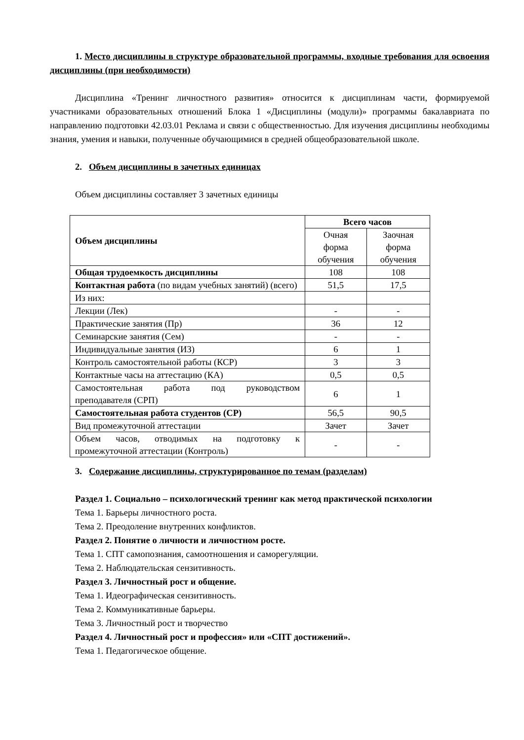1. Место дисциплины в структуре образовательной программы, входные требования для освоения дисциплины (при необходимости)
Дисциплина «Тренинг личностного развития» относится к дисциплинам части, формируемой участниками образовательных отношений Блока 1 «Дисциплины (модули)» программы бакалавриата по направлению подготовки 42.03.01 Реклама и связи с общественностью. Для изучения дисциплины необходимы знания, умения и навыки, полученные обучающимися в средней общеобразовательной школе.
2. Объем дисциплины в зачетных единицах
Объем дисциплины составляет 3 зачетных единицы
| Объем дисциплины | Всего часов | |
| | Очная форма обучения | Заочная форма обучения |
| Общая трудоемкость дисциплины | 108 | 108 |
| Контактная работа (по видам учебных занятий) (всего) | 51,5 | 17,5 |
| Из них: | | |
| Лекции (Лек) | - | - |
| Практические занятия (Пр) | 36 | 12 |
| Семинарские занятия (Сем) | - | - |
| Индивидуальные занятия (ИЗ) | 6 | 1 |
| Контроль самостоятельной работы (КСР) | 3 | 3 |
| Контактные часы на аттестацию (КА) | 0,5 | 0,5 |
| Самостоятельная работа под руководством преподавателя (СРП) | 6 | 1 |
| Самостоятельная работа студентов (СР) | 56,5 | 90,5 |
| Вид промежуточной аттестации | Зачет | Зачет |
| Объем часов, отводимых на подготовку к промежуточной аттестации (Контроль) | - | - |
3. Содержание дисциплины, структурированное по темам (разделам)
Раздел 1. Социально – психологический тренинг как метод практической психологии
Тема 1. Барьеры личностного роста.
Тема 2. Преодоление внутренних конфликтов.
Раздел 2. Понятие о личности и личностном росте.
Тема 1. СПТ самопознания, самоотношения и саморегуляции.
Тема 2. Наблюдательская сензитивность.
Раздел 3. Личностный рост и общение.
Тема 1. Идеографическая сензитивность.
Тема 2. Коммуникативные барьеры.
Тема 3. Личностный рост и творчество
Раздел 4. Личностный рост и профессия» или «СПТ достижений».
Тема 1. Педагогическое общение.